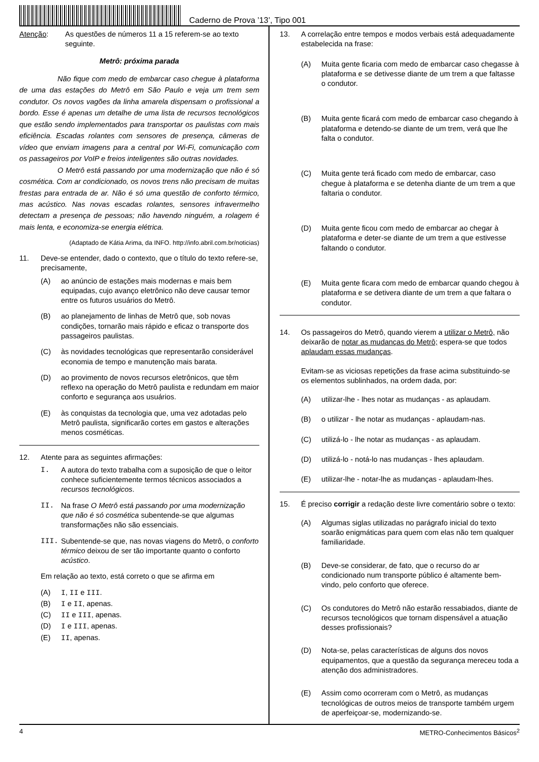Caderno de Prova ’13’, Tipo 001
Atenção: As questões de números 11 a 15 referem-se ao texto seguinte.
Metrô: próxima parada
Não fique com medo de embarcar caso chegue à plataforma de uma das estações do Metrô em São Paulo e veja um trem sem condutor. Os novos vagões da linha amarela dispensam o profissional a bordo. Esse é apenas um detalhe de uma lista de recursos tecnológicos que estão sendo implementados para transportar os paulistas com mais eficiência. Escadas rolantes com sensores de presença, câmeras de vídeo que enviam imagens para a central por Wi-Fi, comunicação com os passageiros por VoIP e freios inteligentes são outras novidades.
O Metrô está passando por uma modernização que não é só cosmética. Com ar condicionado, os novos trens não precisam de muitas frestas para entrada de ar. Não é só uma questão de conforto térmico, mas acústico. Nas novas escadas rolantes, sensores infravermelho detectam a presença de pessoas; não havendo ninguém, a rolagem é mais lenta, e economiza-se energia elétrica.
(Adaptado de Kátia Arima, da INFO. http://info.abril.com.br/noticias)
11. Deve-se entender, dado o contexto, que o título do texto refere-se, precisamente,
(A) ao anúncio de estações mais modernas e mais bem equipadas, cujo avanço eletrônico não deve causar temor entre os futuros usuários do Metrô.
(B) ao planejamento de linhas de Metrô que, sob novas condições, tornarão mais rápido e eficaz o transporte dos passageiros paulistas.
(C) às novidades tecnológicas que representarão considerável economia de tempo e manutenção mais barata.
(D) ao provimento de novos recursos eletrônicos, que têm reflexo na operação do Metrô paulista e redundam em maior conforto e segurança aos usuários.
(E) às conquistas da tecnologia que, uma vez adotadas pelo Metrô paulista, significarão cortes em gastos e alterações menos cosméticas.
12. Atente para as seguintes afirmações:
I. A autora do texto trabalha com a suposição de que o leitor conhece suficientemente termos técnicos associados a recursos tecnológicos.
II. Na frase O Metrô está passando por uma modernização que não é só cosmética subentende-se que algumas transformações não são essenciais.
III. Subentende-se que, nas novas viagens do Metrô, o conforto térmico deixou de ser tão importante quanto o conforto acústico.
Em relação ao texto, está correto o que se afirma em
(A) I, II e III.
(B) I e II, apenas.
(C) II e III, apenas.
(D) I e III, apenas.
(E) II, apenas.
13. A correlação entre tempos e modos verbais está adequadamente estabelecida na frase:
(A) Muita gente ficaria com medo de embarcar caso chegasse à plataforma e se detivesse diante de um trem a que faltasse o condutor.
(B) Muita gente ficará com medo de embarcar caso chegando à plataforma e detendo-se diante de um trem, verá que lhe falta o condutor.
(C) Muita gente terá ficado com medo de embarcar, caso chegue à plataforma e se detenha diante de um trem a que faltaria o condutor.
(D) Muita gente ficou com medo de embarcar ao chegar à plataforma e deter-se diante de um trem a que estivesse faltando o condutor.
(E) Muita gente ficara com medo de embarcar quando chegou à plataforma e se detivera diante de um trem a que faltara o condutor.
14. Os passageiros do Metrô, quando vierem a utilizar o Metrô, não deixarão de notar as mudanças do Metrô; espera-se que todos aplaudam essas mudanças.
Evitam-se as viciosas repetições da frase acima substituindo-se os elementos sublinhados, na ordem dada, por:
(A) utilizar-lhe - lhes notar as mudanças - as aplaudam.
(B) o utilizar - lhe notar as mudanças - aplaudam-nas.
(C) utilizá-lo - lhe notar as mudanças - as aplaudam.
(D) utilizá-lo - notá-lo nas mudanças - lhes aplaudam.
(E) utilizar-lhe - notar-lhe as mudanças - aplaudam-lhes.
15. É preciso corrigir a redação deste livre comentário sobre o texto:
(A) Algumas siglas utilizadas no parágrafo inicial do texto soarão enigmáticas para quem com elas não tem qualquer familiaridade.
(B) Deve-se considerar, de fato, que o recurso do ar condicionado num transporte público é altamente bem-vindo, pelo conforto que oferece.
(C) Os condutores do Metrô não estarão ressabiados, diante de recursos tecnológicos que tornam dispensável a atuação desses profissionais?
(D) Nota-se, pelas características de alguns dos novos equipamentos, que a questão da segurança mereceu toda a atenção dos administradores.
(E) Assim como ocorreram com o Metrô, as mudanças tecnológicas de outros meios de transporte também urgem de aperfeiçoar-se, modernizando-se.
4 METRO-Conhecimentos Básicos<sup>2</sup>